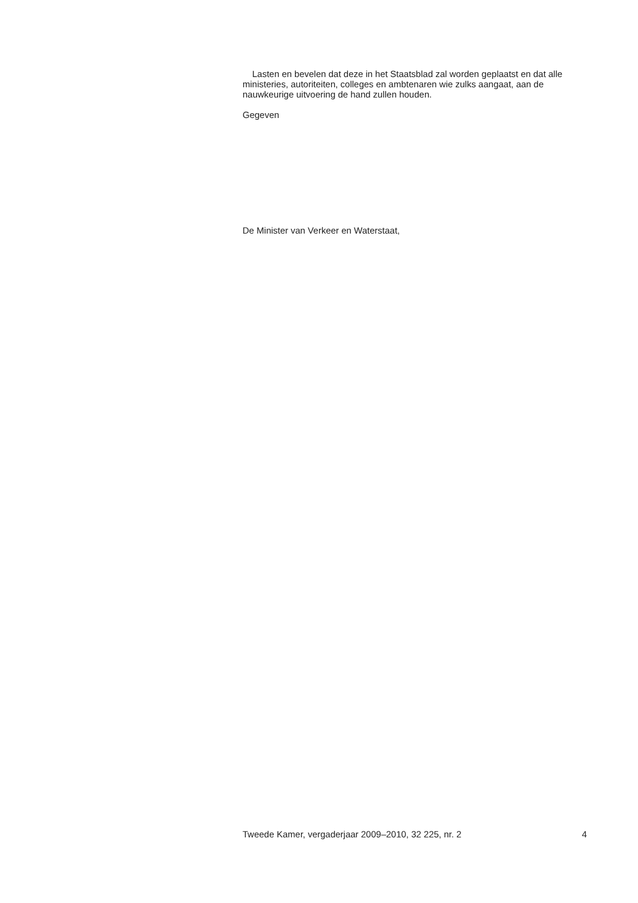Lasten en bevelen dat deze in het Staatsblad zal worden geplaatst en dat alle ministeries, autoriteiten, colleges en ambtenaren wie zulks aangaat, aan de nauwkeurige uitvoering de hand zullen houden.
Gegeven
De Minister van Verkeer en Waterstaat,
Tweede Kamer, vergaderjaar 2009–2010, 32 225, nr. 2 4